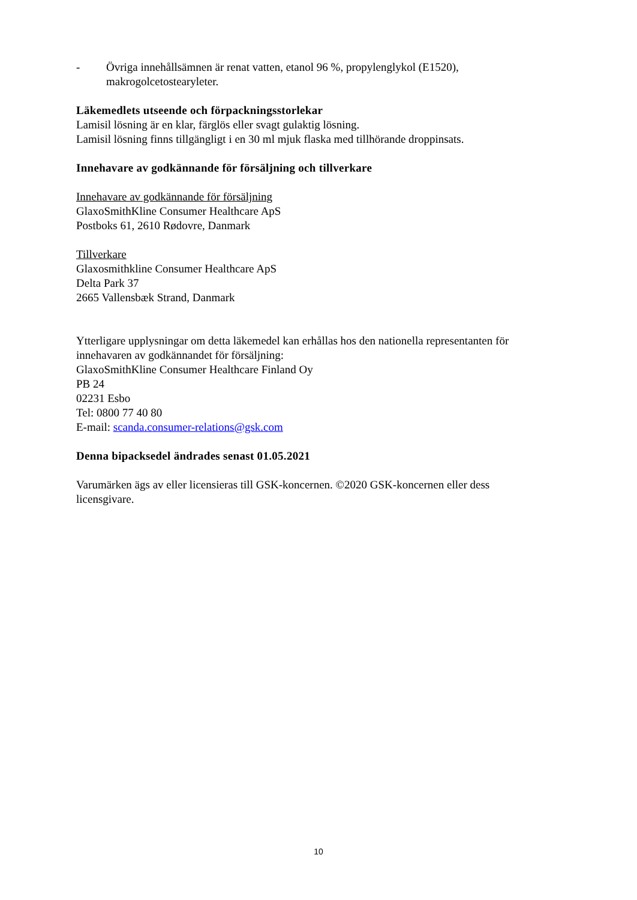- Övriga innehållsämnen är renat vatten, etanol 96 %, propylenglykol (E1520), makrogolcetostearyleter.
Läkemedlets utseende och förpackningsstorlekar
Lamisil lösning är en klar, färglös eller svagt gulaktig lösning.
Lamisil lösning finns tillgängligt i en 30 ml mjuk flaska med tillhörande droppinsats.
Innehavare av godkännande för försäljning och tillverkare
Innehavare av godkännande för försäljning
GlaxoSmithKline Consumer Healthcare ApS
Postboks 61, 2610 Rødovre, Danmark
Tillverkare
Glaxosmithkline Consumer Healthcare ApS
Delta Park 37
2665 Vallensbæk Strand, Danmark
Ytterligare upplysningar om detta läkemedel kan erhållas hos den nationella representanten för innehavaren av godkännandet för försäljning:
GlaxoSmithKline Consumer Healthcare Finland Oy
PB 24
02231 Esbo
Tel: 0800 77 40 80
E-mail: scanda.consumer-relations@gsk.com
Denna bipacksedel ändrades senast 01.05.2021
Varumärken ägs av eller licensieras till GSK-koncernen. ©2020 GSK-koncernen eller dess licensgivare.
10